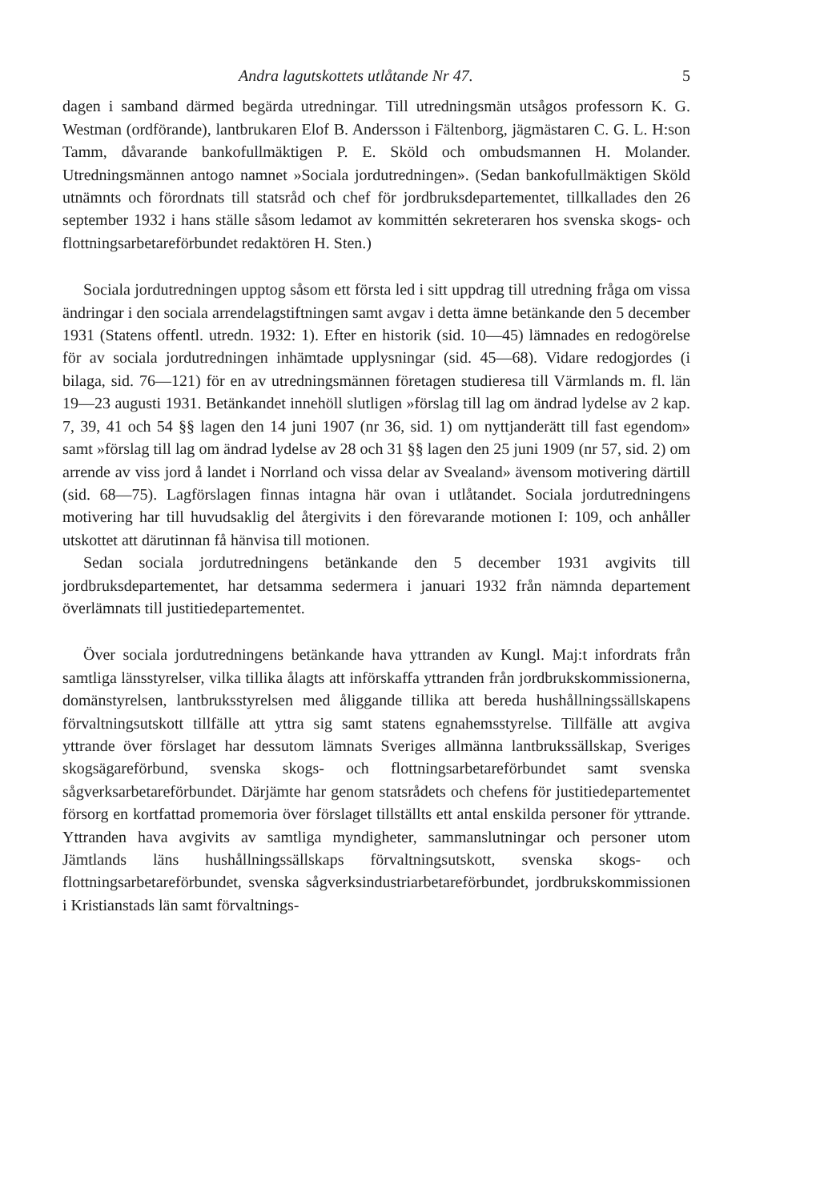Andra lagutskottets utlåtande Nr 47. 5
dagen i samband därmed begärda utredningar. Till utredningsmän utsågos professorn K. G. Westman (ordförande), lantbrukaren Elof B. Andersson i Fältenborg, jägmästaren C. G. L. H:son Tamm, dåvarande bankofullmäktigen P. E. Sköld och ombudsmannen H. Molander. Utredningsmännen antogo namnet »Sociala jordutredningen». (Sedan bankofullmäktigen Sköld utnämnts och förordnats till statsråd och chef för jordbruksdepartementet, tillkallades den 26 september 1932 i hans ställe såsom ledamot av kommittén sekreteraren hos svenska skogs- och flottningsarbetareförbundet redaktören H. Sten.)
Sociala jordutredningen upptog såsom ett första led i sitt uppdrag till utredning fråga om vissa ändringar i den sociala arrendelagstiftningen samt avgav i detta ämne betänkande den 5 december 1931 (Statens offentl. utredn. 1932: 1). Efter en historik (sid. 10—45) lämnades en redogörelse för av sociala jordutredningen inhämtade upplysningar (sid. 45—68). Vidare redogjordes (i bilaga, sid. 76—121) för en av utredningsmännen företagen studieresa till Värmlands m. fl. län 19—23 augusti 1931. Betänkandet innehöll slutligen »förslag till lag om ändrad lydelse av 2 kap. 7, 39, 41 och 54 §§ lagen den 14 juni 1907 (nr 36, sid. 1) om nyttjanderätt till fast egendom» samt »förslag till lag om ändrad lydelse av 28 och 31 §§ lagen den 25 juni 1909 (nr 57, sid. 2) om arrende av viss jord å landet i Norrland och vissa delar av Svealand» ävensom motivering därtill (sid. 68—75). Lagförslagen finnas intagna här ovan i utlåtandet. Sociala jordutredningens motivering har till huvudsaklig del återgivits i den förevarande motionen I: 109, och anhåller utskottet att därutinnan få hänvisa till motionen.
Sedan sociala jordutredningens betänkande den 5 december 1931 avgivits till jordbruksdepartementet, har detsamma sedermera i januari 1932 från nämnda departement överlämnats till justitiedepartementet.
Över sociala jordutredningens betänkande hava yttranden av Kungl. Maj:t infordrats från samtliga länsstyrelser, vilka tillika ålagts att införskaffa yttranden från jordbrukskommissionerna, domänstyrelsen, lantbruksstyrelsen med åliggande tillika att bereda hushållningssällskapens förvaltningsutskott tillfälle att yttra sig samt statens egnahemsstyrelse. Tillfälle att avgiva yttrande över förslaget har dessutom lämnats Sveriges allmänna lantbrukssällskap, Sveriges skogsägareförbund, svenska skogs- och flottningsarbetareförbundet samt svenska sågverksarbetareförbundet. Därjämte har genom statsrådets och chefens för justitiedepartementet försorg en kortfattad promemoria över förslaget tillställts ett antal enskilda personer för yttrande. Yttranden hava avgivits av samtliga myndigheter, sammanslutningar och personer utom Jämtlands läns hushållningssällskaps förvaltningsutskott, svenska skogs- och flottningsarbetareförbundet, svenska sågverksindustriarbetareförbundet, jordbrukskommissionen i Kristianstads län samt förvaltnings-